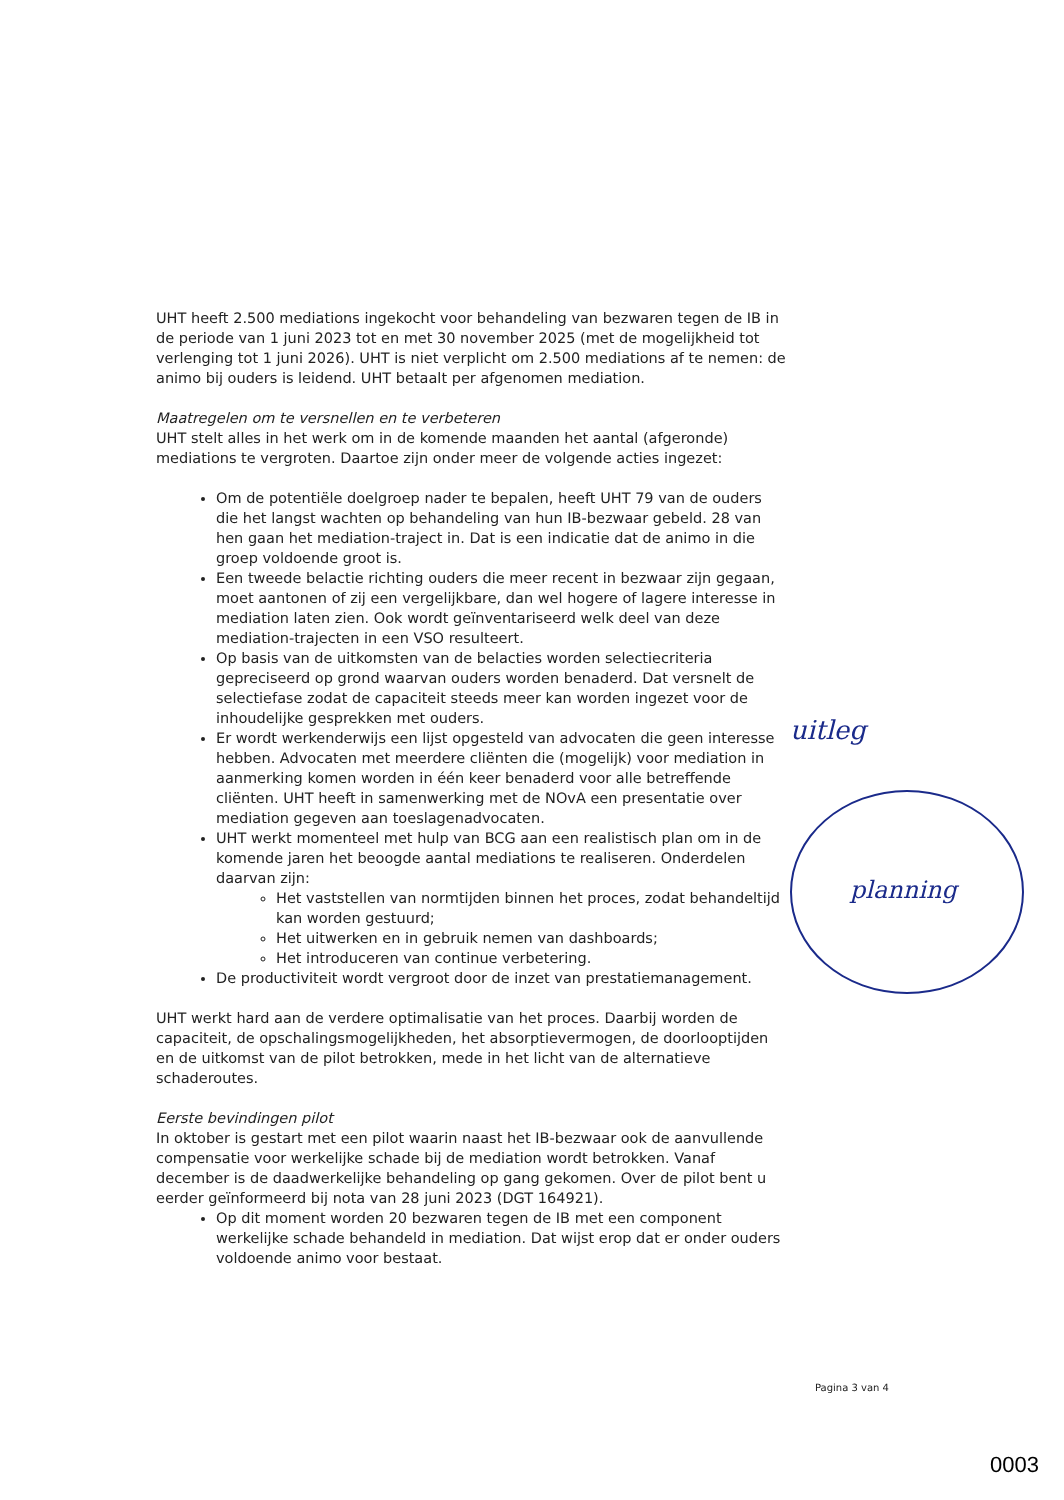UHT heeft 2.500 mediations ingekocht voor behandeling van bezwaren tegen de IB in de periode van 1 juni 2023 tot en met 30 november 2025 (met de mogelijkheid tot verlenging tot 1 juni 2026). UHT is niet verplicht om 2.500 mediations af te nemen: de animo bij ouders is leidend. UHT betaalt per afgenomen mediation.
Maatregelen om te versnellen en te verbeteren
UHT stelt alles in het werk om in de komende maanden het aantal (afgeronde) mediations te vergroten. Daartoe zijn onder meer de volgende acties ingezet:
Om de potentiële doelgroep nader te bepalen, heeft UHT 79 van de ouders die het langst wachten op behandeling van hun IB-bezwaar gebeld. 28 van hen gaan het mediation-traject in. Dat is een indicatie dat de animo in die groep voldoende groot is.
Een tweede belactie richting ouders die meer recent in bezwaar zijn gegaan, moet aantonen of zij een vergelijkbare, dan wel hogere of lagere interesse in mediation laten zien. Ook wordt geïnventariseerd welk deel van deze mediation-trajecten in een VSO resulteert.
Op basis van de uitkomsten van de belacties worden selectiecriteria gepreciseerd op grond waarvan ouders worden benaderd. Dat versnelt de selectiefase zodat de capaciteit steeds meer kan worden ingezet voor de inhoudelijke gesprekken met ouders.
Er wordt werkenderwijs een lijst opgesteld van advocaten die geen interesse hebben. Advocaten met meerdere cliënten die (mogelijk) voor mediation in aanmerking komen worden in één keer benaderd voor alle betreffende cliënten. UHT heeft in samenwerking met de NOvA een presentatie over mediation gegeven aan toeslagenadvocaten.
UHT werkt momenteel met hulp van BCG aan een realistisch plan om in de komende jaren het beoogde aantal mediations te realiseren. Onderdelen daarvan zijn:
Het vaststellen van normtijden binnen het proces, zodat behandeltijd kan worden gestuurd;
Het uitwerken en in gebruik nemen van dashboards;
Het introduceren van continue verbetering.
De productiviteit wordt vergroot door de inzet van prestatiemanagement.
UHT werkt hard aan de verdere optimalisatie van het proces. Daarbij worden de capaciteit, de opschalingsmogelijkheden, het absorptievermogen, de doorlooptijden en de uitkomst van de pilot betrokken, mede in het licht van de alternatieve schaderoutes.
Eerste bevindingen pilot
In oktober is gestart met een pilot waarin naast het IB-bezwaar ook de aanvullende compensatie voor werkelijke schade bij de mediation wordt betrokken. Vanaf december is de daadwerkelijke behandeling op gang gekomen. Over de pilot bent u eerder geïnformeerd bij nota van 28 juni 2023 (DGT 164921).
Op dit moment worden 20 bezwaren tegen de IB met een component werkelijke schade behandeld in mediation. Dat wijst erop dat er onder ouders voldoende animo voor bestaat.
uitleg
planning
Pagina 3 van 4
0003